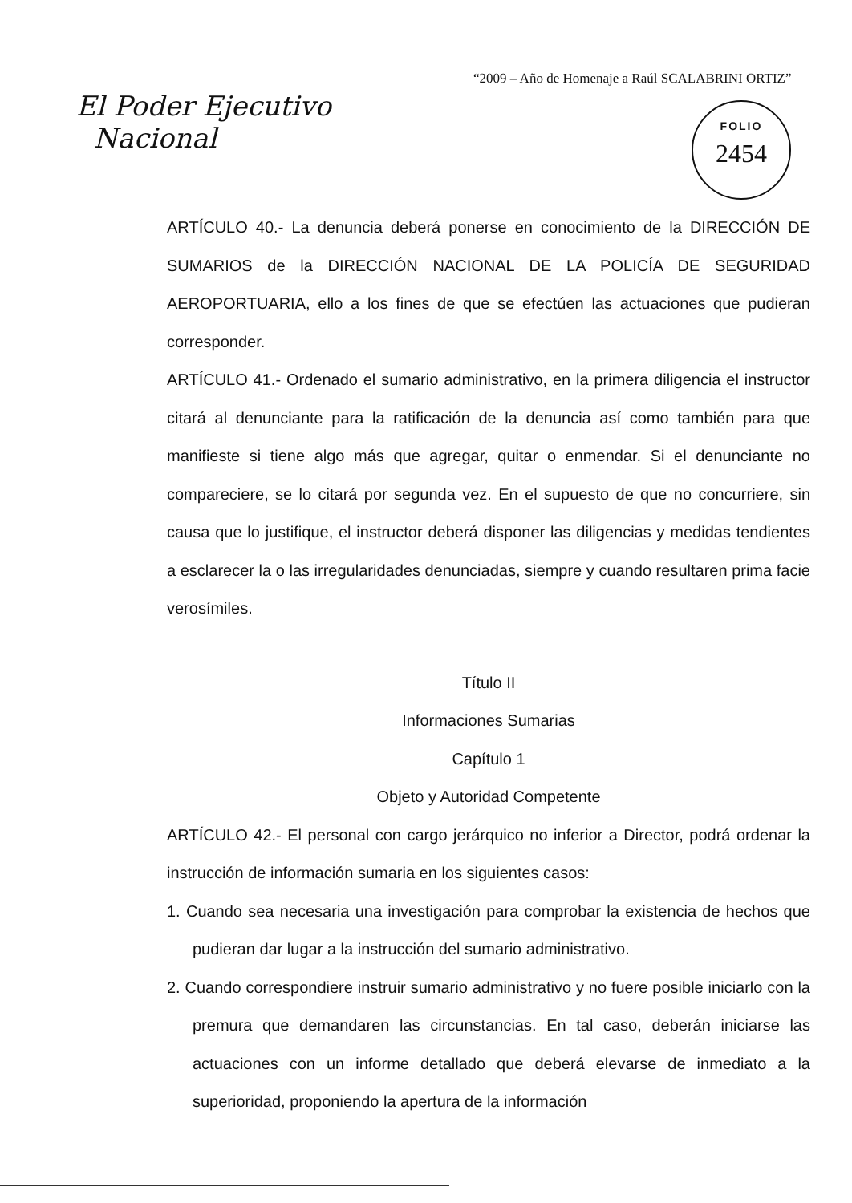“2009 – Año de Homenaje a Raúl SCALABRINI ORTIZ”
El Poder Ejecutivo
Nacional
FOLIO
2454
ARTÍCULO 40.- La denuncia deberá ponerse en conocimiento de la DIRECCIÓN DE SUMARIOS de la DIRECCIÓN NACIONAL DE LA POLICÍA DE SEGURIDAD AEROPORTUARIA, ello a los fines de que se efectúen las actuaciones que pudieran corresponder.
ARTÍCULO 41.- Ordenado el sumario administrativo, en la primera diligencia el instructor citará al denunciante para la ratificación de la denuncia así como también para que manifieste si tiene algo más que agregar, quitar o enmendar. Si el denunciante no compareciere, se lo citará por segunda vez. En el supuesto de que no concurriere, sin causa que lo justifique, el instructor deberá disponer las diligencias y medidas tendientes a esclarecer la o las irregularidades denunciadas, siempre y cuando resultaren prima facie verosímiles.
Título II
Informaciones Sumarias
Capítulo 1
Objeto y Autoridad Competente
ARTÍCULO 42.- El personal con cargo jerárquico no inferior a Director, podrá ordenar la instrucción de información sumaria en los siguientes casos:
1. Cuando sea necesaria una investigación para comprobar la existencia de hechos que pudieran dar lugar a la instrucción del sumario administrativo.
2. Cuando correspondiere instruir sumario administrativo y no fuere posible iniciarlo con la premura que demandaren las circunstancias. En tal caso, deberán iniciarse las actuaciones con un informe detallado que deberá elevarse de inmediato a la superioridad, proponiendo la apertura de la información